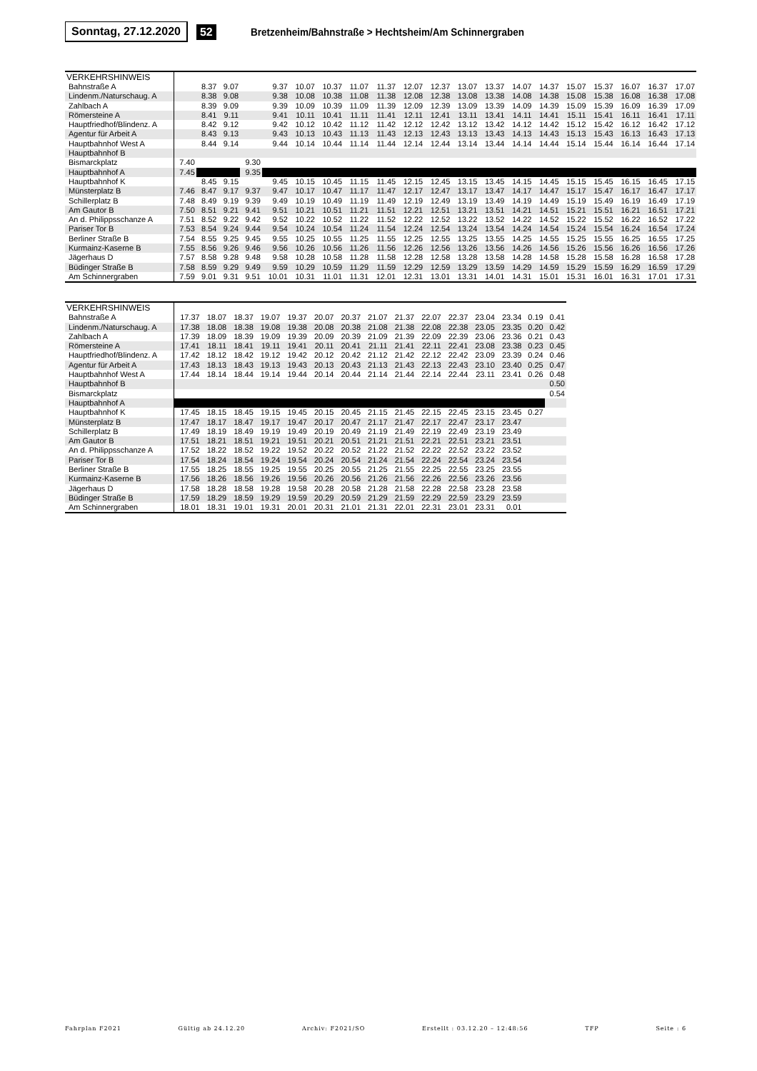Sonntag, 27.12.2020 52
Bretzenheim/Bahnstraße > Hechtsheim/Am Schinnergraben
| VERKEHRSHINWEIS | | | | | | | | | | | | | | | | | | | | |
| --- | --- | --- | --- | --- | --- | --- | --- | --- | --- | --- | --- | --- | --- | --- | --- | --- | --- | --- | --- | --- |
| Bahnstraße A | | 8.37 | 9.07 | | 9.37 | 10.07 | 10.37 | 11.07 | 11.37 | 12.07 | 12.37 | 13.07 | 13.37 | 14.07 | 14.37 | 15.07 | 15.37 | 16.07 | 16.37 | 17.07 |
| Lindenm./Naturschaug. A | | 8.38 | 9.08 | | 9.38 | 10.08 | 10.38 | 11.08 | 11.38 | 12.08 | 12.38 | 13.08 | 13.38 | 14.08 | 14.38 | 15.08 | 15.38 | 16.08 | 16.38 | 17.08 |
| Zahlbach A | | 8.39 | 9.09 | | 9.39 | 10.09 | 10.39 | 11.09 | 11.39 | 12.09 | 12.39 | 13.09 | 13.39 | 14.09 | 14.39 | 15.09 | 15.39 | 16.09 | 16.39 | 17.09 |
| Römersteine A | | 8.41 | 9.11 | | 9.41 | 10.11 | 10.41 | 11.11 | 11.41 | 12.11 | 12.41 | 13.11 | 13.41 | 14.11 | 14.41 | 15.11 | 15.41 | 16.11 | 16.41 | 17.11 |
| Hauptfriedhof/Blindenz. A | | 8.42 | 9.12 | | 9.42 | 10.12 | 10.42 | 11.12 | 11.42 | 12.12 | 12.42 | 13.12 | 13.42 | 14.12 | 14.42 | 15.12 | 15.42 | 16.12 | 16.42 | 17.12 |
| Agentur für Arbeit A | | 8.43 | 9.13 | | 9.43 | 10.13 | 10.43 | 11.13 | 11.43 | 12.13 | 12.43 | 13.13 | 13.43 | 14.13 | 14.43 | 15.13 | 15.43 | 16.13 | 16.43 | 17.13 |
| Hauptbahnhof West A | | 8.44 | 9.14 | | 9.44 | 10.14 | 10.44 | 11.14 | 11.44 | 12.14 | 12.44 | 13.14 | 13.44 | 14.14 | 14.44 | 15.14 | 15.44 | 16.14 | 16.44 | 17.14 |
| Hauptbahnhof B | | | | | | | | | | | | | | | | | | | | |
| Bismarckplatz | 7.40 | | | 9.30 | | | | | | | | | | | | | | | | |
| Hauptbahnhof A | 7.45 | | | 9.35 | | | | | | | | | | | | | | | | |
| Hauptbahnhof K | | 8.45 | 9.15 | | 9.45 | 10.15 | 10.45 | 11.15 | 11.45 | 12.15 | 12.45 | 13.15 | 13.45 | 14.15 | 14.45 | 15.15 | 15.45 | 16.15 | 16.45 | 17.15 |
| Münsterplatz B | 7.46 | 8.47 | 9.17 | 9.37 | 9.47 | 10.17 | 10.47 | 11.17 | 11.47 | 12.17 | 12.47 | 13.17 | 13.47 | 14.17 | 14.47 | 15.17 | 15.47 | 16.17 | 16.47 | 17.17 |
| Schillerplatz B | 7.48 | 8.49 | 9.19 | 9.39 | 9.49 | 10.19 | 10.49 | 11.19 | 11.49 | 12.19 | 12.49 | 13.19 | 13.49 | 14.19 | 14.49 | 15.19 | 15.49 | 16.19 | 16.49 | 17.19 |
| Am Gautor B | 7.50 | 8.51 | 9.21 | 9.41 | 9.51 | 10.21 | 10.51 | 11.21 | 11.51 | 12.21 | 12.51 | 13.21 | 13.51 | 14.21 | 14.51 | 15.21 | 15.51 | 16.21 | 16.51 | 17.21 |
| An d. Philippsschanze A | 7.51 | 8.52 | 9.22 | 9.42 | 9.52 | 10.22 | 10.52 | 11.22 | 11.52 | 12.22 | 12.52 | 13.22 | 13.52 | 14.22 | 14.52 | 15.22 | 15.52 | 16.22 | 16.52 | 17.22 |
| Pariser Tor B | 7.53 | 8.54 | 9.24 | 9.44 | 9.54 | 10.24 | 10.54 | 11.24 | 11.54 | 12.24 | 12.54 | 13.24 | 13.54 | 14.24 | 14.54 | 15.24 | 15.54 | 16.24 | 16.54 | 17.24 |
| Berliner Straße B | 7.54 | 8.55 | 9.25 | 9.45 | 9.55 | 10.25 | 10.55 | 11.25 | 11.55 | 12.25 | 12.55 | 13.25 | 13.55 | 14.25 | 14.55 | 15.25 | 15.55 | 16.25 | 16.55 | 17.25 |
| Kurmainz-Kaserne B | 7.55 | 8.56 | 9.26 | 9.46 | 9.56 | 10.26 | 10.56 | 11.26 | 11.56 | 12.26 | 12.56 | 13.26 | 13.56 | 14.26 | 14.56 | 15.26 | 15.56 | 16.26 | 16.56 | 17.26 |
| Jägerhaus D | 7.57 | 8.58 | 9.28 | 9.48 | 9.58 | 10.28 | 10.58 | 11.28 | 11.58 | 12.28 | 12.58 | 13.28 | 13.58 | 14.28 | 14.58 | 15.28 | 15.58 | 16.28 | 16.58 | 17.28 |
| Büdinger Straße B | 7.58 | 8.59 | 9.29 | 9.49 | 9.59 | 10.29 | 10.59 | 11.29 | 11.59 | 12.29 | 12.59 | 13.29 | 13.59 | 14.29 | 14.59 | 15.29 | 15.59 | 16.29 | 16.59 | 17.29 |
| Am Schinnergraben | 7.59 | 9.01 | 9.31 | 9.51 | 10.01 | 10.31 | 11.01 | 11.31 | 12.01 | 12.31 | 13.01 | 13.31 | 14.01 | 14.31 | 15.01 | 15.31 | 16.01 | 16.31 | 17.01 | 17.31 |
| VERKEHRSHINWEIS | | | | | | | | | | | | | | | |
| --- | --- | --- | --- | --- | --- | --- | --- | --- | --- | --- | --- | --- | --- | --- | --- |
| Bahnstraße A | 17.37 | 18.07 | 18.37 | 19.07 | 19.37 | 20.07 | 20.37 | 21.07 | 21.37 | 22.07 | 22.37 | 23.04 | 23.34 | 0.19 | 0.41 |
| Lindenm./Naturschaug. A | 17.38 | 18.08 | 18.38 | 19.08 | 19.38 | 20.08 | 20.38 | 21.08 | 21.38 | 22.08 | 22.38 | 23.05 | 23.35 | 0.20 | 0.42 |
| Zahlbach A | 17.39 | 18.09 | 18.39 | 19.09 | 19.39 | 20.09 | 20.39 | 21.09 | 21.39 | 22.09 | 22.39 | 23.06 | 23.36 | 0.21 | 0.43 |
| Römersteine A | 17.41 | 18.11 | 18.41 | 19.11 | 19.41 | 20.11 | 20.41 | 21.11 | 21.41 | 22.11 | 22.41 | 23.08 | 23.38 | 0.23 | 0.45 |
| Hauptfriedhof/Blindenz. A | 17.42 | 18.12 | 18.42 | 19.12 | 19.42 | 20.12 | 20.42 | 21.12 | 21.42 | 22.12 | 22.42 | 23.09 | 23.39 | 0.24 | 0.46 |
| Agentur für Arbeit A | 17.43 | 18.13 | 18.43 | 19.13 | 19.43 | 20.13 | 20.43 | 21.13 | 21.43 | 22.13 | 22.43 | 23.10 | 23.40 | 0.25 | 0.47 |
| Hauptbahnhof West A | 17.44 | 18.14 | 18.44 | 19.14 | 19.44 | 20.14 | 20.44 | 21.14 | 21.44 | 22.14 | 22.44 | 23.11 | 23.41 | 0.26 | 0.48 |
| Hauptbahnhof B | | | | | | | | | | | | | | | 0.50 |
| Bismarckplatz | | | | | | | | | | | | | | | 0.54 |
| Hauptbahnhof A | | | | | | | | | | | | | | | |
| Hauptbahnhof K | 17.45 | 18.15 | 18.45 | 19.15 | 19.45 | 20.15 | 20.45 | 21.15 | 21.45 | 22.15 | 22.45 | 23.15 | 23.45 | 0.27 | |
| Münsterplatz B | 17.47 | 18.17 | 18.47 | 19.17 | 19.47 | 20.17 | 20.47 | 21.17 | 21.47 | 22.17 | 22.47 | 23.17 | 23.47 | | |
| Schillerplatz B | 17.49 | 18.19 | 18.49 | 19.19 | 19.49 | 20.19 | 20.49 | 21.19 | 21.49 | 22.19 | 22.49 | 23.19 | 23.49 | | |
| Am Gautor B | 17.51 | 18.21 | 18.51 | 19.21 | 19.51 | 20.21 | 20.51 | 21.21 | 21.51 | 22.21 | 22.51 | 23.21 | 23.51 | | |
| An d. Philippsschanze A | 17.52 | 18.22 | 18.52 | 19.22 | 19.52 | 20.22 | 20.52 | 21.22 | 21.52 | 22.22 | 22.52 | 23.22 | 23.52 | | |
| Pariser Tor B | 17.54 | 18.24 | 18.54 | 19.24 | 19.54 | 20.24 | 20.54 | 21.24 | 21.54 | 22.24 | 22.54 | 23.24 | 23.54 | | |
| Berliner Straße B | 17.55 | 18.25 | 18.55 | 19.25 | 19.55 | 20.25 | 20.55 | 21.25 | 21.55 | 22.25 | 22.55 | 23.25 | 23.55 | | |
| Kurmainz-Kaserne B | 17.56 | 18.26 | 18.56 | 19.26 | 19.56 | 20.26 | 20.56 | 21.26 | 21.56 | 22.26 | 22.56 | 23.26 | 23.56 | | |
| Jägerhaus D | 17.58 | 18.28 | 18.58 | 19.28 | 19.58 | 20.28 | 20.58 | 21.28 | 21.58 | 22.28 | 22.58 | 23.28 | 23.58 | | |
| Büdinger Straße B | 17.59 | 18.29 | 18.59 | 19.29 | 19.59 | 20.29 | 20.59 | 21.29 | 21.59 | 22.29 | 22.59 | 23.29 | 23.59 | | |
| Am Schinnergraben | 18.01 | 18.31 | 19.01 | 19.31 | 20.01 | 20.31 | 21.01 | 21.31 | 22.01 | 22.31 | 23.01 | 23.31 | 0.01 | | |
Fahrplan F2021 Gültig ab 24.12.20 Archiv: F2021/SO Erstellt : 03.12.20 – 12:48:56 TFP Seite : 6